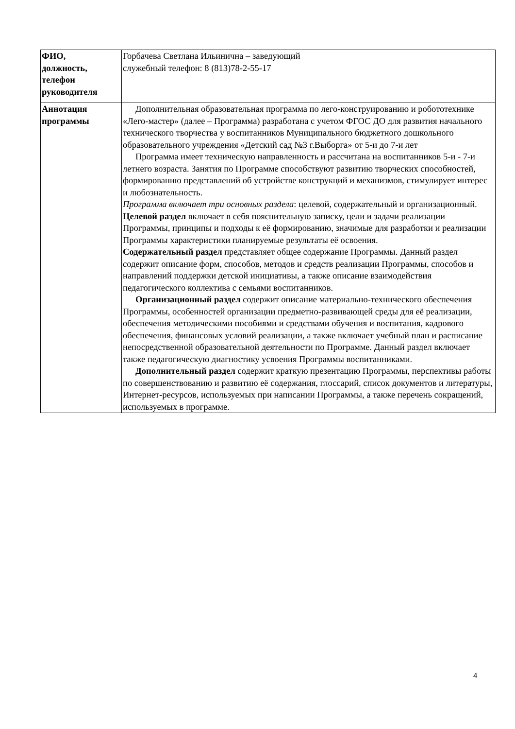| ФИО, должность, телефон руководителя | Горбачева Светлана Ильинична – заведующий служебный телефон: 8 (813)78-2-55-17 |
| Аннотация программы | Дополнительная образовательная программа по лего-конструированию и робототехнике «Лего-мастер» (далее – Программа) разработана с учетом ФГОС ДО для развития начального технического творчества у воспитанников Муниципального бюджетного дошкольного образовательного учреждения «Детский сад №3 г.Выборга» от 5-и до 7-и лет Программа имеет техническую направленность и рассчитана на воспитанников 5-и - 7-и летнего возраста. Занятия по Программе способствуют развитию творческих способностей, формированию представлений об устройстве конструкций и механизмов, стимулирует интерес и любознательность. Программа включает три основных раздела : целевой, содержательный и организационный. Целевой раздел включает в себя пояснительную записку, цели и задачи реализации Программы, принципы и подходы к её формированию, значимые для разработки и реализации Программы характеристики планируемые результаты её освоения. Содержательный раздел представляет общее содержание Программы. Данный раздел содержит описание форм, способов, методов и средств реализации Программы, способов и направлений поддержки детской инициативы, а также описание взаимодействия педагогического коллектива с семьями воспитанников. Организационный раздел содержит описание материально-технического обеспечения Программы, особенностей организации предметно-развивающей среды для её реализации, обеспечения методическими пособиями и средствами обучения и воспитания, кадрового обеспечения, финансовых условий реализации, а также включает учебный план и расписание непосредственной образовательной деятельности по Программе. Данный раздел включает также педагогическую диагностику усвоения Программы воспитанниками. Дополнительный раздел содержит краткую презентацию Программы, перспективы работы по совершенствованию и развитию её содержания, глоссарий, список документов и литературы, Интернет-ресурсов, используемых при написании Программы, а также перечень сокращений, используемых в программе. |
4